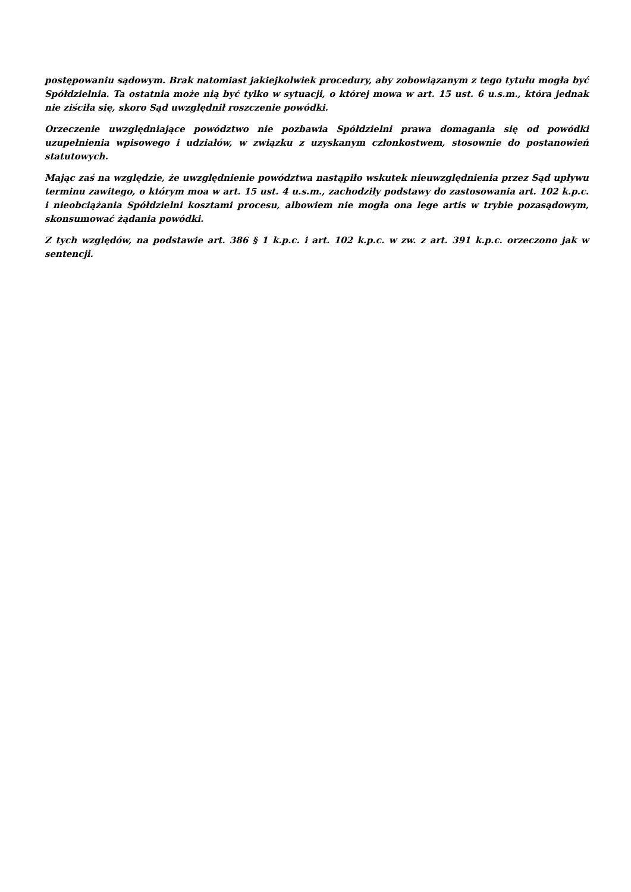postępowaniu sądowym. Brak natomiast jakiejkolwiek procedury, aby zobowiązanym z tego tytułu mogła być Spółdzielnia. Ta ostatnia może nią być tylko w sytuacji, o której mowa w art. 15 ust. 6 u.s.m., która jednak nie ziściła się, skoro Sąd uwzględnił roszczenie powódki.
Orzeczenie uwzględniające powództwo nie pozbawia Spółdzielni prawa domagania się od powódki uzupełnienia wpisowego i udziałów, w związku z uzyskanym członkostwem, stosownie do postanowień statutowych.
Mając zaś na względzie, że uwzględnienie powództwa nastąpiło wskutek nieuwzględnienia przez Sąd upływu terminu zawitego, o którym moa w art. 15 ust. 4 u.s.m., zachodziły podstawy do zastosowania art. 102 k.p.c. i nieobciążania Spółdzielni kosztami procesu, albowiem nie mogła ona lege artis w trybie pozasądowym, skonsumować żądania powódki.
Z tych względów, na podstawie art. 386 § 1 k.p.c. i art. 102 k.p.c. w zw. z art. 391 k.p.c. orzeczono jak w sentencji.